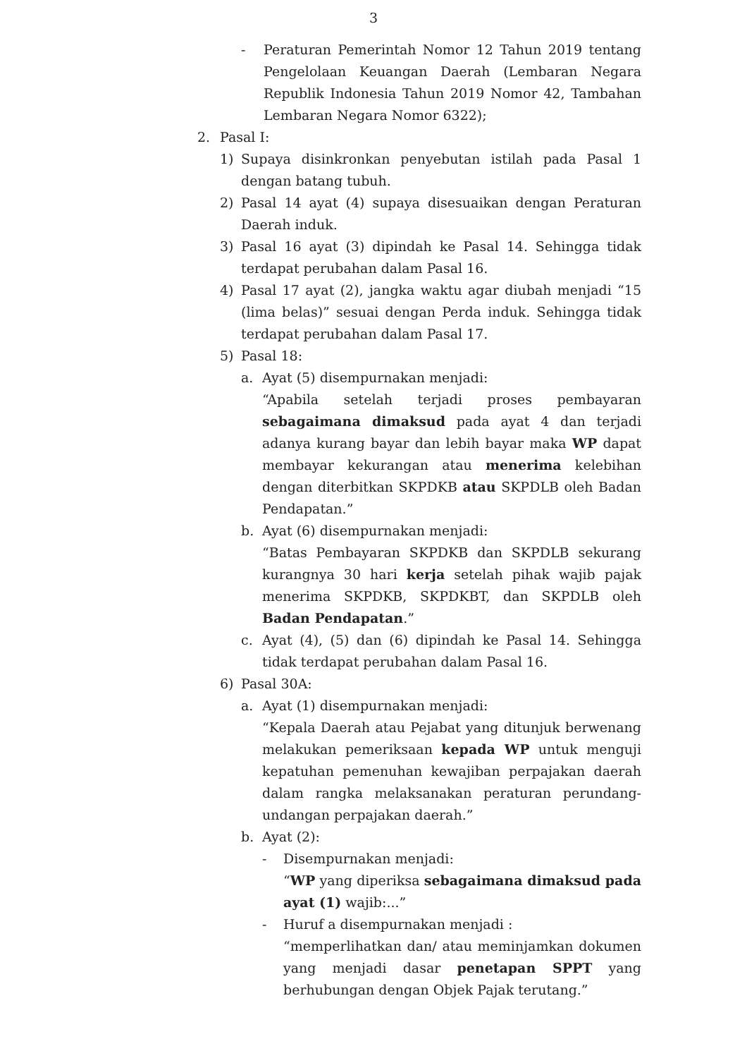3
- Peraturan Pemerintah Nomor 12 Tahun 2019 tentang Pengelolaan Keuangan Daerah (Lembaran Negara Republik Indonesia Tahun 2019 Nomor 42, Tambahan Lembaran Negara Nomor 6322);
2. Pasal I:
1) Supaya disinkronkan penyebutan istilah pada Pasal 1 dengan batang tubuh.
2) Pasal 14 ayat (4) supaya disesuaikan dengan Peraturan Daerah induk.
3) Pasal 16 ayat (3) dipindah ke Pasal 14. Sehingga tidak terdapat perubahan dalam Pasal 16.
4) Pasal 17 ayat (2), jangka waktu agar diubah menjadi “15 (lima belas)” sesuai dengan Perda induk. Sehingga tidak terdapat perubahan dalam Pasal 17.
5) Pasal 18:
a. Ayat (5) disempurnakan menjadi:
“Apabila setelah terjadi proses pembayaran sebagaimana dimaksud pada ayat 4 dan terjadi adanya kurang bayar dan lebih bayar maka WP dapat membayar kekurangan atau menerima kelebihan dengan diterbitkan SKPDKB atau SKPDLB oleh Badan Pendapatan.”
b. Ayat (6) disempurnakan menjadi:
“Batas Pembayaran SKPDKB dan SKPDLB sekurang kurangnya 30 hari kerja setelah pihak wajib pajak menerima SKPDKB, SKPDKBT, dan SKPDLB oleh Badan Pendapatan.”
c. Ayat (4), (5) dan (6) dipindah ke Pasal 14. Sehingga tidak terdapat perubahan dalam Pasal 16.
6) Pasal 30A:
a. Ayat (1) disempurnakan menjadi:
“Kepala Daerah atau Pejabat yang ditunjuk berwenang melakukan pemeriksaan kepada WP untuk menguji kepatuhan pemenuhan kewajiban perpajakan daerah dalam rangka melaksanakan peraturan perundang-undangan perpajakan daerah.”
b. Ayat (2):
- Disempurnakan menjadi:
“WP yang diperiksa sebagaimana dimaksud pada ayat (1) wajib:...”
- Huruf a disempurnakan menjadi :
“memperlihatkan dan/ atau meminjamkan dokumen yang menjadi dasar penetapan SPPT yang berhubungan dengan Objek Pajak terutang.”